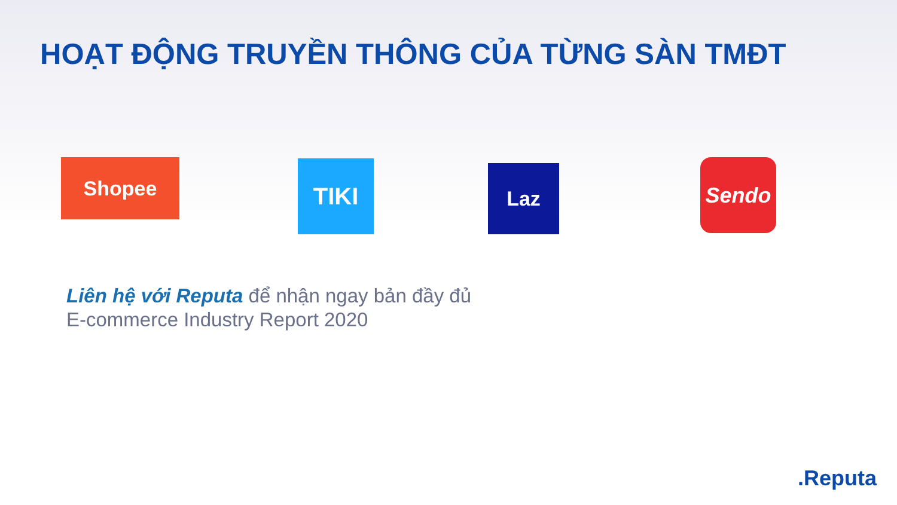HOẠT ĐỘNG TRUYỀN THÔNG CỦA TỪNG SÀN TMĐT
Shopee TIKI Laz Sendo
Liên hệ với Reputa để nhận ngay bản đầy đủ
E-commerce Industry Report 2020
.Reputa